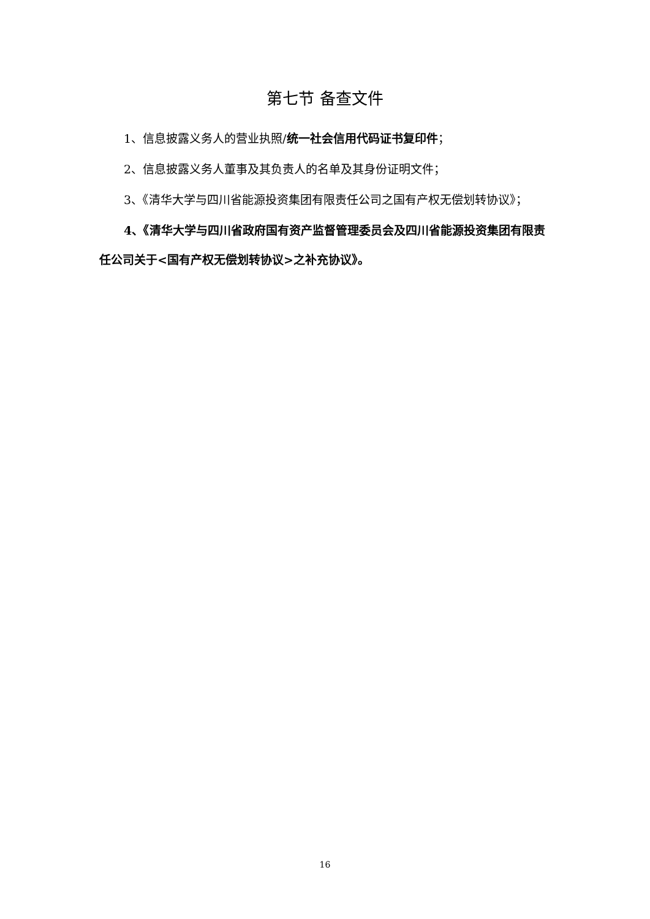第七节 备查文件
1、信息披露义务人的营业执照/统一社会信用代码证书复印件；
2、信息披露义务人董事及其负责人的名单及其身份证明文件；
3、《清华大学与四川省能源投资集团有限责任公司之国有产权无偿划转协议》；
4、《清华大学与四川省政府国有资产监督管理委员会及四川省能源投资集团有限责任公司关于<国有产权无偿划转协议>之补充协议》。
16